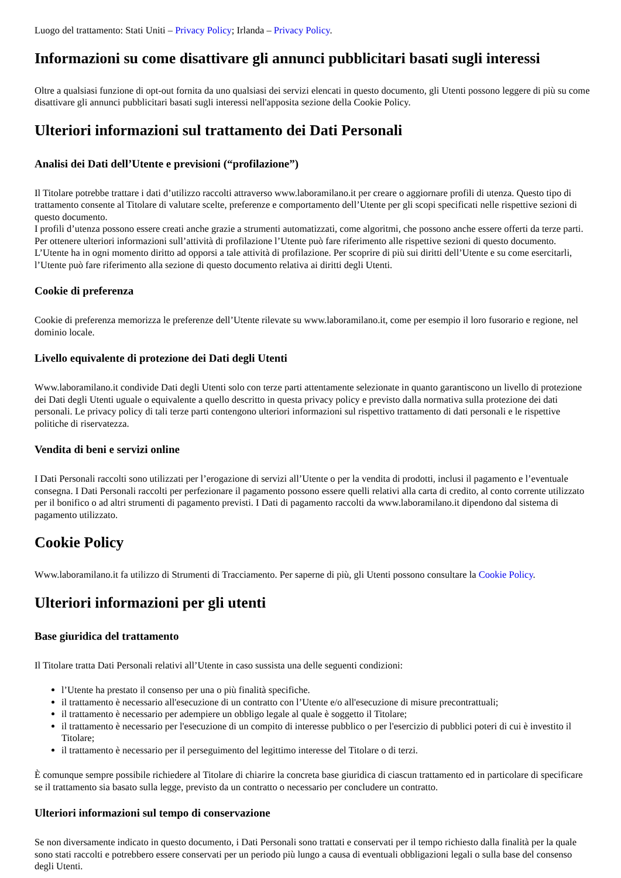Luogo del trattamento: Stati Uniti – Privacy Policy; Irlanda – Privacy Policy.
Informazioni su come disattivare gli annunci pubblicitari basati sugli interessi
Oltre a qualsiasi funzione di opt-out fornita da uno qualsiasi dei servizi elencati in questo documento, gli Utenti possono leggere di più su come disattivare gli annunci pubblicitari basati sugli interessi nell'apposita sezione della Cookie Policy.
Ulteriori informazioni sul trattamento dei Dati Personali
Analisi dei Dati dell’Utente e previsioni (“profilazione”)
Il Titolare potrebbe trattare i dati d’utilizzo raccolti attraverso www.laboramilano.it per creare o aggiornare profili di utenza. Questo tipo di trattamento consente al Titolare di valutare scelte, preferenze e comportamento dell’Utente per gli scopi specificati nelle rispettive sezioni di questo documento.
I profili d’utenza possono essere creati anche grazie a strumenti automatizzati, come algoritmi, che possono anche essere offerti da terze parti. Per ottenere ulteriori informazioni sull’attività di profilazione l’Utente può fare riferimento alle rispettive sezioni di questo documento.
L’Utente ha in ogni momento diritto ad opporsi a tale attività di profilazione. Per scoprire di più sui diritti dell’Utente e su come esercitarli, l’Utente può fare riferimento alla sezione di questo documento relativa ai diritti degli Utenti.
Cookie di preferenza
Cookie di preferenza memorizza le preferenze dell’Utente rilevate su www.laboramilano.it, come per esempio il loro fusorario e regione, nel dominio locale.
Livello equivalente di protezione dei Dati degli Utenti
Www.laboramilano.it condivide Dati degli Utenti solo con terze parti attentamente selezionate in quanto garantiscono un livello di protezione dei Dati degli Utenti uguale o equivalente a quello descritto in questa privacy policy e previsto dalla normativa sulla protezione dei dati personali. Le privacy policy di tali terze parti contengono ulteriori informazioni sul rispettivo trattamento di dati personali e le rispettive politiche di riservatezza.
Vendita di beni e servizi online
I Dati Personali raccolti sono utilizzati per l’erogazione di servizi all’Utente o per la vendita di prodotti, inclusi il pagamento e l’eventuale consegna. I Dati Personali raccolti per perfezionare il pagamento possono essere quelli relativi alla carta di credito, al conto corrente utilizzato per il bonifico o ad altri strumenti di pagamento previsti. I Dati di pagamento raccolti da www.laboramilano.it dipendono dal sistema di pagamento utilizzato.
Cookie Policy
Www.laboramilano.it fa utilizzo di Strumenti di Tracciamento. Per saperne di più, gli Utenti possono consultare la Cookie Policy.
Ulteriori informazioni per gli utenti
Base giuridica del trattamento
Il Titolare tratta Dati Personali relativi all’Utente in caso sussista una delle seguenti condizioni:
l’Utente ha prestato il consenso per una o più finalità specifiche.
il trattamento è necessario all'esecuzione di un contratto con l’Utente e/o all'esecuzione di misure precontrattuali;
il trattamento è necessario per adempiere un obbligo legale al quale è soggetto il Titolare;
il trattamento è necessario per l'esecuzione di un compito di interesse pubblico o per l'esercizio di pubblici poteri di cui è investito il Titolare;
il trattamento è necessario per il perseguimento del legittimo interesse del Titolare o di terzi.
È comunque sempre possibile richiedere al Titolare di chiarire la concreta base giuridica di ciascun trattamento ed in particolare di specificare se il trattamento sia basato sulla legge, previsto da un contratto o necessario per concludere un contratto.
Ulteriori informazioni sul tempo di conservazione
Se non diversamente indicato in questo documento, i Dati Personali sono trattati e conservati per il tempo richiesto dalla finalità per la quale sono stati raccolti e potrebbero essere conservati per un periodo più lungo a causa di eventuali obbligazioni legali o sulla base del consenso degli Utenti.